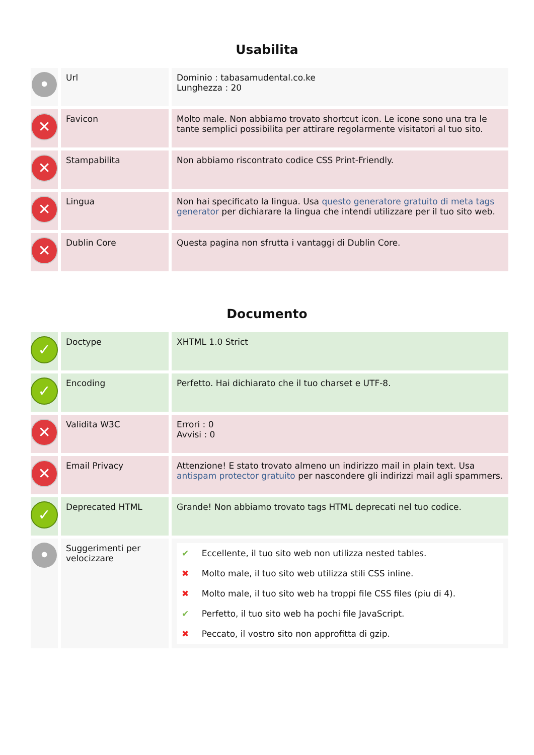Usabilita
| • | Url | Dominio : tabasamudental.co.ke Lunghezza : 20 |
| ✕ | Favicon | Molto male. Non abbiamo trovato shortcut icon. Le icone sono una tra le tante semplici possibilita per attirare regolarmente visitatori al tuo sito. |
| ✕ | Stampabilita | Non abbiamo riscontrato codice CSS Print-Friendly. |
| ✕ | Lingua | Non hai specificato la lingua. Usa questo generatore gratuito di meta tags generator per dichiarare la lingua che intendi utilizzare per il tuo sito web. |
| ✕ | Dublin Core | Questa pagina non sfrutta i vantaggi di Dublin Core. |
Documento
| ✓ | Doctype | XHTML 1.0 Strict |
| ✓ | Encoding | Perfetto. Hai dichiarato che il tuo charset e UTF-8. |
| ✕ | Validita W3C | Errori : 0 Avvisi : 0 |
| ✕ | Email Privacy | Attenzione! E stato trovato almeno un indirizzo mail in plain text. Usa antispam protector gratuito per nascondere gli indirizzi mail agli spammers. |
| ✓ | Deprecated HTML | Grande! Non abbiamo trovato tags HTML deprecati nel tuo codice. |
| • | Suggerimenti per velocizzare | / ✔ / Eccellente, il tuo sito web non utilizza nested tables. / / ✖ / Molto male, il tuo sito web utilizza stili CSS inline. / / ✖ / Molto male, il tuo sito web ha troppi file CSS files (piu di 4). / / ✔ / Perfetto, il tuo sito web ha pochi file JavaScript. / / ✖ / Peccato, il vostro sito non approfitta di gzip. / |